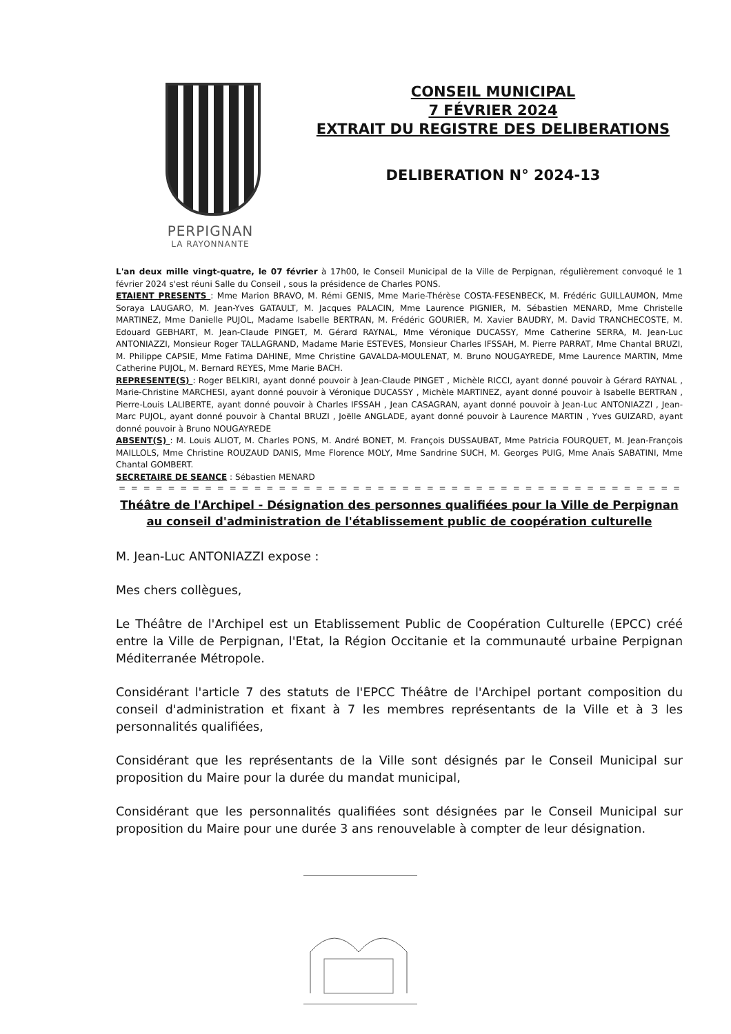PERPIGNAN
LA RAYONNANTE
CONSEIL MUNICIPAL
7 FÉVRIER 2024
EXTRAIT DU REGISTRE DES DELIBERATIONS
DELIBERATION N° 2024-13
L'an deux mille vingt-quatre, le 07 février à 17h00, le Conseil Municipal de la Ville de Perpignan, régulièrement convoqué le 1 février 2024 s'est réuni Salle du Conseil , sous la présidence de Charles PONS.
ETAIENT PRESENTS : Mme Marion BRAVO, M. Rémi GENIS, Mme Marie-Thérèse COSTA-FESENBECK, M. Frédéric GUILLAUMON, Mme Soraya LAUGARO, M. Jean-Yves GATAULT, M. Jacques PALACIN, Mme Laurence PIGNIER, M. Sébastien MENARD, Mme Christelle MARTINEZ, Mme Danielle PUJOL, Madame Isabelle BERTRAN, M. Frédéric GOURIER, M. Xavier BAUDRY, M. David TRANCHECOSTE, M. Edouard GEBHART, M. Jean-Claude PINGET, M. Gérard RAYNAL, Mme Véronique DUCASSY, Mme Catherine SERRA, M. Jean-Luc ANTONIAZZI, Monsieur Roger TALLAGRAND, Madame Marie ESTEVES, Monsieur Charles IFSSAH, M. Pierre PARRAT, Mme Chantal BRUZI, M. Philippe CAPSIE, Mme Fatima DAHINE, Mme Christine GAVALDA-MOULENAT, M. Bruno NOUGAYREDE, Mme Laurence MARTIN, Mme Catherine PUJOL, M. Bernard REYES, Mme Marie BACH.
REPRESENTE(S) : Roger BELKIRI, ayant donné pouvoir à Jean-Claude PINGET , Michèle RICCI, ayant donné pouvoir à Gérard RAYNAL , Marie-Christine MARCHESI, ayant donné pouvoir à Véronique DUCASSY , Michèle MARTINEZ, ayant donné pouvoir à Isabelle BERTRAN , Pierre-Louis LALIBERTE, ayant donné pouvoir à Charles IFSSAH , Jean CASAGRAN, ayant donné pouvoir à Jean-Luc ANTONIAZZI , Jean-Marc PUJOL, ayant donné pouvoir à Chantal BRUZI , Joëlle ANGLADE, ayant donné pouvoir à Laurence MARTIN , Yves GUIZARD, ayant donné pouvoir à Bruno NOUGAYREDE
ABSENT(S) : M. Louis ALIOT, M. Charles PONS, M. André BONET, M. François DUSSAUBAT, Mme Patricia FOURQUET, M. Jean-François MAILLOLS, Mme Christine ROUZAUD DANIS, Mme Florence MOLY, Mme Sandrine SUCH, M. Georges PUIG, Mme Anaïs SABATINI, Mme Chantal GOMBERT.
SECRETAIRE DE SEANCE : Sébastien MENARD
= = = = = = = = = = = = = = = = = = = = = = = = = = = = = = = = = = = = = = = = = = = = = =
Théâtre de l'Archipel - Désignation des personnes qualifiées pour la Ville de Perpignan au conseil d'administration de l'établissement public de coopération culturelle
M. Jean-Luc ANTONIAZZI expose :
Mes chers collègues,
Le Théâtre de l'Archipel est un Etablissement Public de Coopération Culturelle (EPCC) créé entre la Ville de Perpignan, l'Etat, la Région Occitanie et la communauté urbaine Perpignan Méditerranée Métropole.
Considérant l'article 7 des statuts de l'EPCC Théâtre de l'Archipel portant composition du conseil d'administration et fixant à 7 les membres représentants de la Ville et à 3 les personnalités qualifiées,
Considérant que les représentants de la Ville sont désignés par le Conseil Municipal sur proposition du Maire pour la durée du mandat municipal,
Considérant que les personnalités qualifiées sont désignées par le Conseil Municipal sur proposition du Maire pour une durée 3 ans renouvelable à compter de leur désignation.